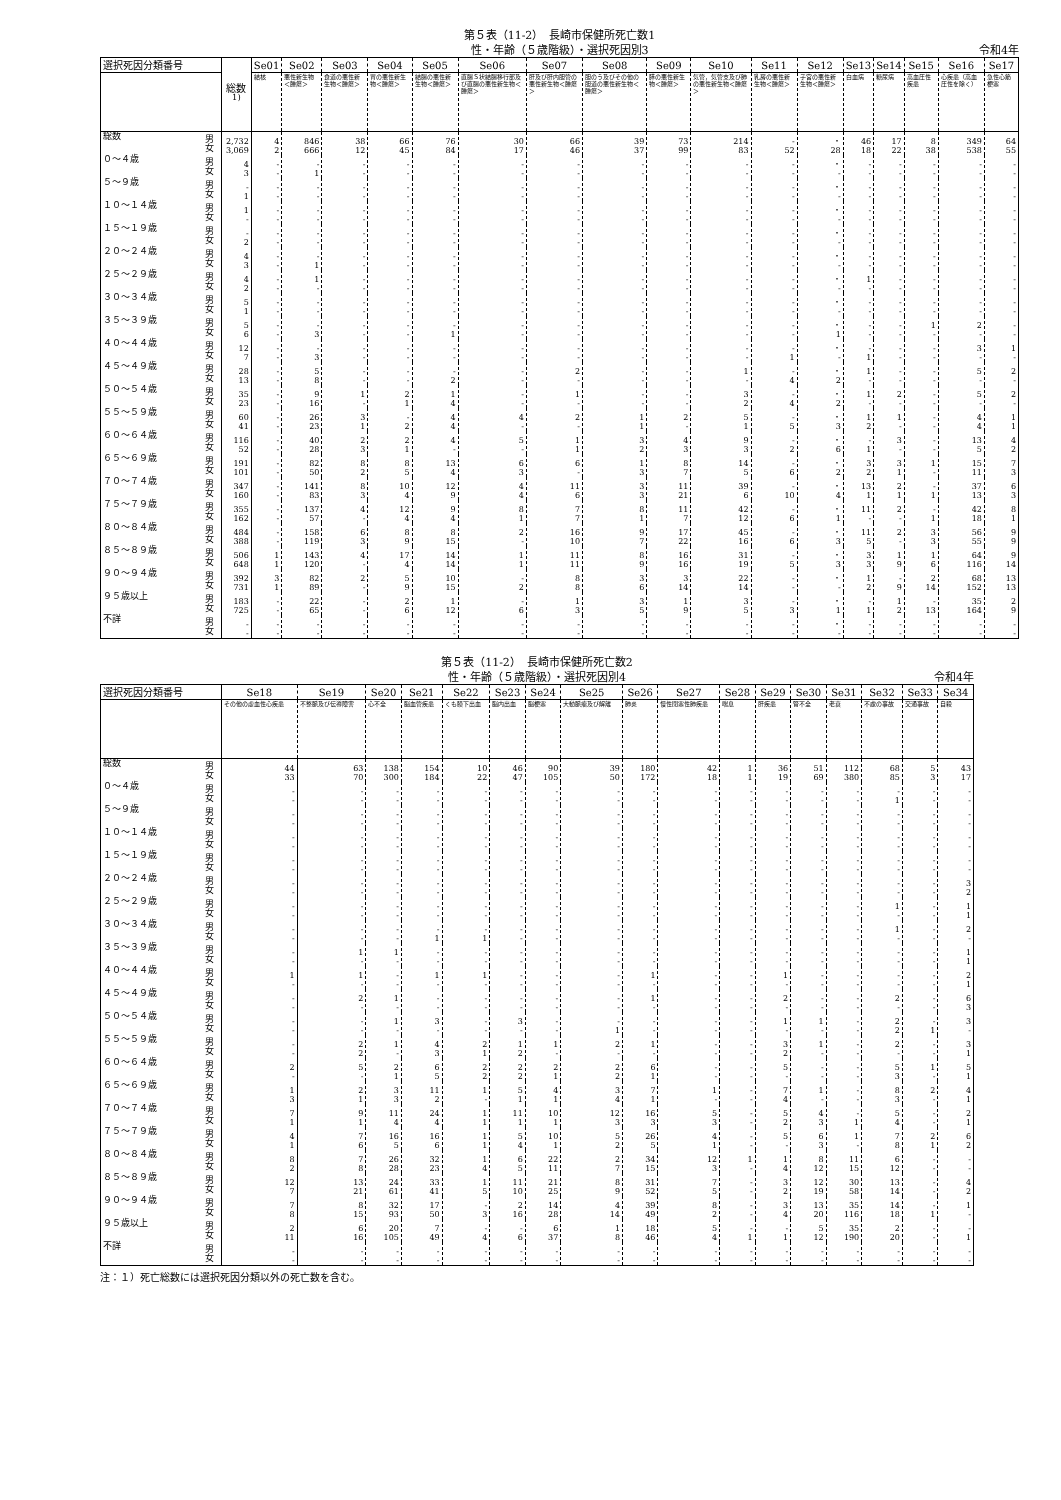第５表（11-2）　長崎市保健所死亡数1
性・年齢（５歳階級）・選択死因別3
令和4年
| 選択死因分類番号 | | 総数<sup>1)</sup> | Se01 | Se02 | Se03 | Se04 | Se05 | Se06 | Se07 | Se08 | Se09 | Se10 | Se11 | Se12 | Se13 | Se14 | Se15 | Se16 | Se17 |
| --- | --- | --- | --- | --- | --- | --- | --- | --- | --- | --- | --- | --- | --- | --- | --- | --- | --- | --- | --- |
| | | | 結核 | 悪性新生物＜腫瘍＞ | 食道の悪性新生物＜腫瘍＞ | 胃の悪性新生物＜腫瘍＞ | 結腸の悪性新生物＜腫瘍＞ | 直腸Ｓ状結腸移行部及び直腸の悪性新生物＜腫瘍＞ | 肝及び肝内胆管の悪性新生物＜腫瘍＞ | 胆のう及びその他の胆道の悪性新生物＜腫瘍＞ | 膵の悪性新生物＜腫瘍＞ | 気管，気管支及び肺の悪性新生物＜腫瘍＞ | 乳房の悪性新生物＜腫瘍＞ | 子宮の悪性新生物＜腫瘍＞ | 白血病 | 糖尿病 | 高血圧性疾患 | 心疾患（高血圧性を除く） | 急性心筋梗塞 |
| 総数 | 男 女 | 2,732 3,069 | 4 2 | 846 666 | 38 12 | 66 45 | 76 84 | 30 17 | 66 46 | 39 37 | 73 99 | 214 83 | - 52 | ・ 28 | 46 18 | 17 22 | 8 38 | 349 538 | 64 55 |
| ０～４歳 | 男 女 | 4 3 | - - | - 1 | - - | - - | - - | - - | - - | - - | - - | - - | - - | ・ - | - - | - - | - - | - - | - - |
| ５～９歳 | 男 女 | - 1 | - - | - - | - - | - - | - - | - - | - - | - - | - - | - - | - - | ・ - | - - | - - | - - | - - | - - |
| １０～１４歳 | 男 女 | 1 - | - - | - - | - - | - - | - - | - - | - - | - - | - - | - - | - - | ・ - | - - | - - | - - | - - | - - |
| １５～１９歳 | 男 女 | - 2 | - - | - - | - - | - - | - - | - - | - - | - - | - - | - - | - - | ・ - | - - | - - | - - | - - | - - |
| ２０～２４歳 | 男 女 | 4 3 | - - | - 1 | - - | - - | - - | - - | - - | - - | - - | - - | - - | ・ - | - - | - - | - - | - - | - - |
| ２５～２９歳 | 男 女 | 4 2 | - - | 1 - | - - | - - | - - | - - | - - | - - | - - | - - | - - | ・ - | 1 - | - - | - - | - - | - - |
| ３０～３４歳 | 男 女 | 5 1 | - - | - - | - - | - - | - - | - - | - - | - - | - - | - - | - - | ・ - | - - | - - | - - | - - | - - |
| ３５～３９歳 | 男 女 | 5 6 | - - | - 3 | - - | - - | - 1 | - - | - - | - - | - - | - - | - - | ・ 1 | - - | - - | 1 - | 2 - | - - |
| ４０～４４歳 | 男 女 | 12 7 | - - | - 3 | - - | - - | - - | - - | - - | - - | - - | - - | - 1 | ・ - | - 1 | - - | - - | 3 - | 1 - |
| ４５～４９歳 | 男 女 | 28 13 | - - | 5 8 | - - | - - | - 2 | - - | 2 - | - - | - - | 1 - | - 4 | ・ 2 | 1 - | - - | - - | 5 - | 2 - |
| ５０～５４歳 | 男 女 | 35 23 | - - | 9 16 | 1 - | 2 1 | 1 4 | - - | 1 - | - - | - - | 3 2 | - 4 | ・ 2 | 1 - | 2 - | - - | 5 - | 2 - |
| ５５～５９歳 | 男 女 | 60 41 | - - | 26 23 | 3 1 | - 2 | 4 4 | 4 - | 2 - | 1 1 | 2 - | 5 1 | - 5 | ・ 3 | 1 2 | 1 - | - - | 4 4 | 1 1 |
| ６０～６４歳 | 男 女 | 116 52 | - - | 40 28 | 2 3 | 2 1 | 4 - | 5 - | 1 1 | 3 2 | 4 3 | 9 3 | - 2 | ・ 6 | - 1 | 3 - | - - | 13 5 | 4 2 |
| ６５～６９歳 | 男 女 | 191 101 | - - | 82 50 | 8 2 | 8 5 | 13 4 | 6 3 | 6 - | 1 3 | 8 7 | 14 5 | - 6 | ・ 2 | 3 2 | 3 1 | 1 - | 15 11 | 7 3 |
| ７０～７４歳 | 男 女 | 347 160 | - - | 141 83 | 8 3 | 10 4 | 12 9 | 4 4 | 11 6 | 3 3 | 11 21 | 39 6 | - 10 | ・ 4 | 13 1 | 2 1 | - 1 | 37 13 | 6 3 |
| ７５～７９歳 | 男 女 | 355 162 | - - | 137 57 | 4 - | 12 4 | 9 4 | 8 1 | 7 7 | 8 1 | 11 7 | 42 12 | - 6 | ・ 1 | 11 - | 2 - | - 1 | 42 18 | 8 1 |
| ８０～８４歳 | 男 女 | 484 388 | - - | 158 119 | 6 3 | 8 9 | 8 15 | 2 - | 16 10 | 9 7 | 17 22 | 45 16 | - 6 | ・ 3 | 11 5 | 2 - | 3 3 | 56 55 | 9 9 |
| ８５～８９歳 | 男 女 | 506 648 | 1 1 | 143 120 | 4 - | 17 4 | 14 14 | 1 1 | 11 11 | 8 9 | 16 16 | 31 19 | - 5 | ・ 3 | 3 3 | 1 9 | 1 6 | 64 116 | 9 14 |
| ９０～９４歳 | 男 女 | 392 731 | 3 1 | 82 89 | 2 - | 5 9 | 10 15 | - 2 | 8 8 | 3 6 | 3 14 | 22 14 | - - | ・ - | 1 2 | - 9 | 2 14 | 68 152 | 13 13 |
| ９５歳以上 | 男 女 | 183 725 | - - | 22 65 | - - | 2 6 | 1 12 | - 6 | 1 3 | 3 5 | 1 9 | 3 5 | - 3 | ・ 1 | - 1 | 1 2 | - 13 | 35 164 | 2 9 |
| 不詳 | 男 女 | - - | - - | - - | - - | - - | - - | - - | - - | - - | - - | - - | - - | ・ - | - - | - - | - - | - - | - - |
第５表（11-2）　長崎市保健所死亡数2
性・年齢（５歳階級）・選択死因別4
令和4年
| 選択死因分類番号 | | Se18 | Se19 | Se20 | Se21 | Se22 | Se23 | Se24 | Se25 | Se26 | Se27 | Se28 | Se29 | Se30 | Se31 | Se32 | Se33 | Se34 |
| --- | --- | --- | --- | --- | --- | --- | --- | --- | --- | --- | --- | --- | --- | --- | --- | --- | --- | --- |
| | | その他の虚血性心疾患 | 不整脈及び伝導障害 | 心不全 | 脳血管疾患 | くも膜下出血 | 脳内出血 | 脳梗塞 | 大動脈瘤及び解離 | 肺炎 | 慢性閉塞性肺疾患 | 喘息 | 肝疾患 | 腎不全 | 老衰 | 不慮の事故 | 交通事故 | 自殺 |
| 総数 | 男 女 | 44 33 | 63 70 | 138 300 | 154 184 | 10 22 | 46 47 | 90 105 | 39 50 | 180 172 | 42 18 | 1 1 | 36 19 | 51 69 | 112 380 | 68 85 | 5 3 | 43 17 |
| ０～４歳 | 男 女 | - - | - - | - - | - - | - - | - - | - - | - - | - - | - - | - - | - - | - - | - - | - 1 | - - | - - |
| ５～９歳 | 男 女 | - - | - - | - - | - - | - - | - - | - - | - - | - - | - - | - - | - - | - - | - - | - - | - - | - - |
| １０～１４歳 | 男 女 | - - | - - | - - | - - | - - | - - | - - | - - | - - | - - | - - | - - | - - | - - | - - | - - | - - |
| １５～１９歳 | 男 女 | - - | - - | - - | - - | - - | - - | - - | - - | - - | - - | - - | - - | - - | - - | - - | - - | - - |
| ２０～２４歳 | 男 女 | - - | - - | - - | - - | - - | - - | - - | - - | - - | - - | - - | - - | - - | - - | - - | - - | 3 2 |
| ２５～２９歳 | 男 女 | - - | - - | - - | - - | - - | - - | - - | - - | - - | - - | - - | - - | - - | - - | 1 - | - - | 1 1 |
| ３０～３４歳 | 男 女 | - - | - - | - - | - 1 | - 1 | - - | - - | - - | - - | - - | - - | - - | - - | - - | 1 - | - - | 2 - |
| ３５～３９歳 | 男 女 | - - | 1 - | 1 - | - - | - - | - - | - - | - - | - - | - - | - - | - - | - - | - - | - - | - - | 1 1 |
| ４０～４４歳 | 男 女 | 1 - | 1 - | - - | 1 - | 1 - | - - | - - | - - | 1 - | - - | - - | 1 - | - - | - - | - - | - - | 2 1 |
| ４５～４９歳 | 男 女 | - - | 2 - | 1 - | - - | - - | - - | - - | - - | 1 - | - - | - - | 2 - | - - | - - | 2 - | - - | 6 3 |
| ５０～５４歳 | 男 女 | - - | - - | 1 - | 3 - | - - | 3 - | - - | - 1 | - - | - - | - - | 1 - | 1 - | - - | 2 2 | - 1 | 3 - |
| ５５～５９歳 | 男 女 | - - | 2 2 | 1 - | 4 3 | 2 1 | 1 2 | 1 - | 2 - | 1 - | - - | - - | 3 2 | 1 - | - - | 2 - | - - | 3 1 |
| ６０～６４歳 | 男 女 | 2 - | 5 - | 2 1 | 6 5 | 2 2 | 2 2 | 2 1 | 2 2 | 6 1 | - - | - - | 5 - | - - | - - | 5 3 | 1 - | 5 1 |
| ６５～６９歳 | 男 女 | 1 3 | 2 1 | 3 3 | 11 2 | 1 - | 5 1 | 4 1 | 3 4 | 7 1 | 1 - | - - | 7 4 | 1 - | - - | 8 3 | 2 - | 4 1 |
| ７０～７４歳 | 男 女 | 7 1 | 9 1 | 11 4 | 24 4 | 1 1 | 11 1 | 10 1 | 12 3 | 16 3 | 5 3 | - - | 5 2 | 4 3 | - 1 | 5 4 | - - | 2 1 |
| ７５～７９歳 | 男 女 | 4 1 | 7 6 | 16 5 | 16 6 | 1 1 | 5 4 | 10 1 | 5 2 | 26 5 | 4 1 | - - | 5 - | 6 3 | 1 - | 7 8 | 2 1 | 6 2 |
| ８０～８４歳 | 男 女 | 8 2 | 7 8 | 26 28 | 32 23 | 1 4 | 6 5 | 22 11 | 2 7 | 34 15 | 12 3 | 1 - | 1 4 | 8 12 | 11 15 | 6 12 | - - | - - |
| ８５～８９歳 | 男 女 | 12 7 | 13 21 | 24 61 | 33 41 | 1 5 | 11 10 | 21 25 | 8 9 | 31 52 | 7 5 | - - | 3 2 | 12 19 | 30 58 | 13 14 | - - | 4 2 |
| ９０～９４歳 | 男 女 | 7 8 | 8 15 | 32 93 | 17 50 | - 3 | 2 16 | 14 28 | 4 14 | 39 49 | 8 2 | - - | 3 4 | 13 20 | 35 116 | 14 18 | - 1 | 1 - |
| ９５歳以上 | 男 女 | 2 11 | 6 16 | 20 105 | 7 49 | - 4 | - 6 | 6 37 | 1 8 | 18 46 | 5 4 | - 1 | - 1 | 5 12 | 35 190 | 2 20 | - - | - 1 |
| 不詳 | 男 女 | - - | - - | - - | - - | - - | - - | - - | - - | - - | - - | - - | - - | - - | - - | - - | - - | - - |
注：１）死亡総数には選択死因分類以外の死亡数を含む。